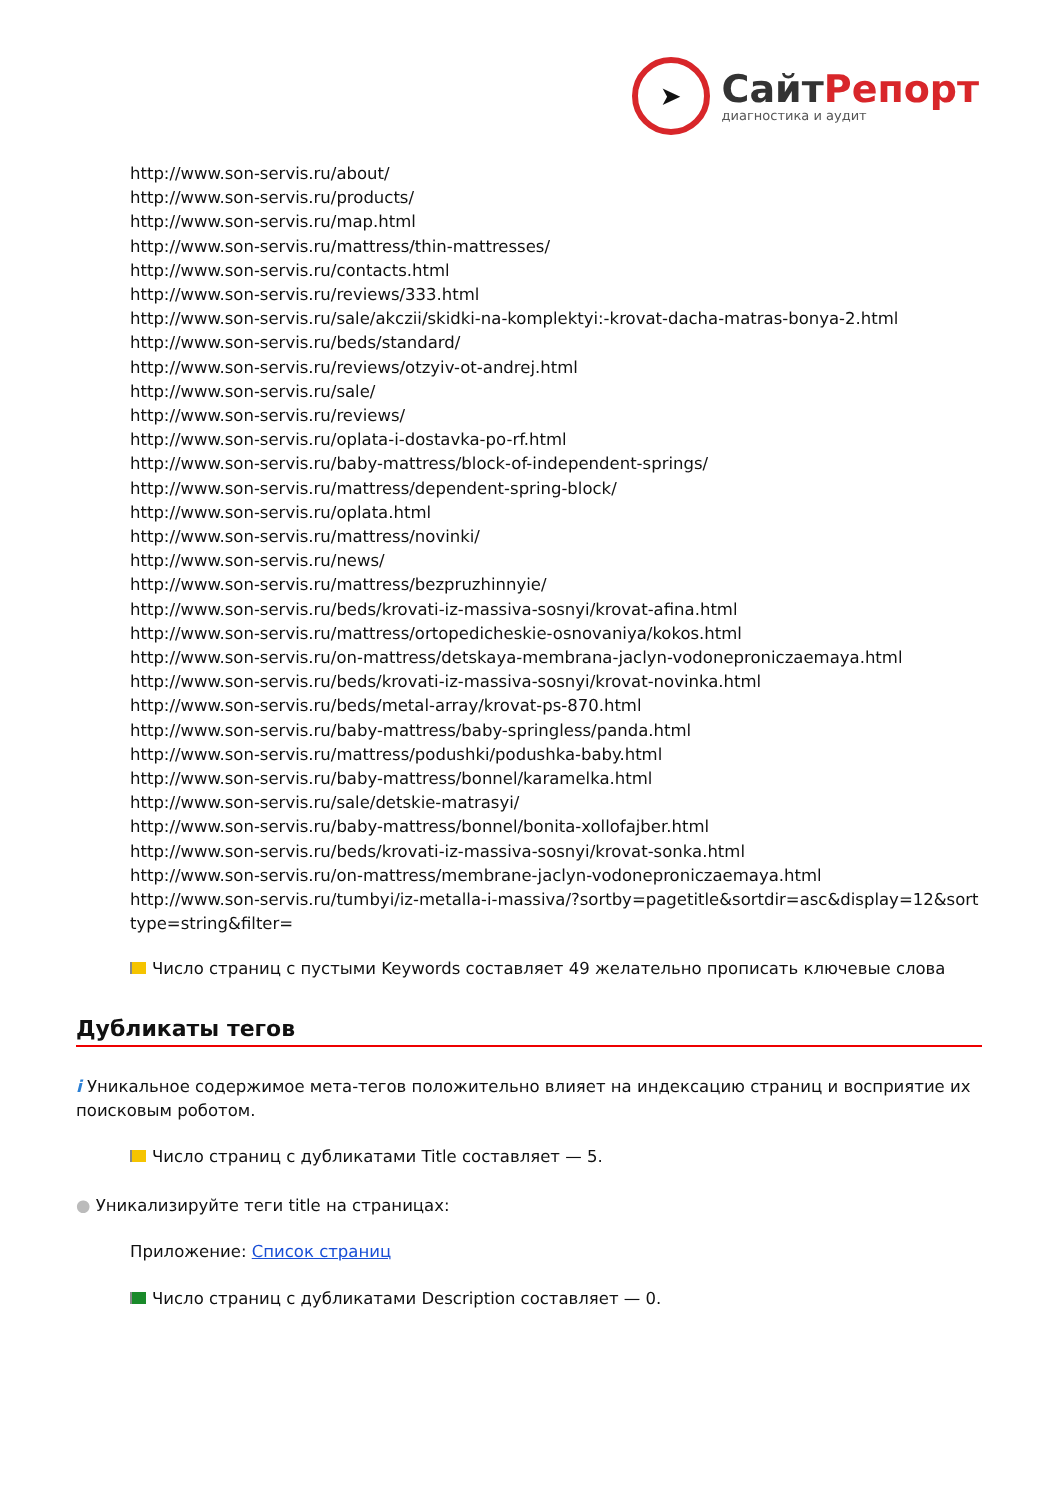➤
СайтРепорт
диагностика и аудит
http://www.son-servis.ru/about/
http://www.son-servis.ru/products/
http://www.son-servis.ru/map.html
http://www.son-servis.ru/mattress/thin-mattresses/
http://www.son-servis.ru/contacts.html
http://www.son-servis.ru/reviews/333.html
http://www.son-servis.ru/sale/akczii/skidki-na-komplektyi:-krovat-dacha-matras-bonya-2.html
http://www.son-servis.ru/beds/standard/
http://www.son-servis.ru/reviews/otzyiv-ot-andrej.html
http://www.son-servis.ru/sale/
http://www.son-servis.ru/reviews/
http://www.son-servis.ru/oplata-i-dostavka-po-rf.html
http://www.son-servis.ru/baby-mattress/block-of-independent-springs/
http://www.son-servis.ru/mattress/dependent-spring-block/
http://www.son-servis.ru/oplata.html
http://www.son-servis.ru/mattress/novinki/
http://www.son-servis.ru/news/
http://www.son-servis.ru/mattress/bezpruzhinnyie/
http://www.son-servis.ru/beds/krovati-iz-massiva-sosnyi/krovat-afina.html
http://www.son-servis.ru/mattress/ortopedicheskie-osnovaniya/kokos.html
http://www.son-servis.ru/on-mattress/detskaya-membrana-jaclyn-vodoneproniczaemaya.html
http://www.son-servis.ru/beds/krovati-iz-massiva-sosnyi/krovat-novinka.html
http://www.son-servis.ru/beds/metal-array/krovat-ps-870.html
http://www.son-servis.ru/baby-mattress/baby-springless/panda.html
http://www.son-servis.ru/mattress/podushki/podushka-baby.html
http://www.son-servis.ru/baby-mattress/bonnel/karamelka.html
http://www.son-servis.ru/sale/detskie-matrasyi/
http://www.son-servis.ru/baby-mattress/bonnel/bonita-xollofajber.html
http://www.son-servis.ru/beds/krovati-iz-massiva-sosnyi/krovat-sonka.html
http://www.son-servis.ru/on-mattress/membrane-jaclyn-vodoneproniczaemaya.html
http://www.son-servis.ru/tumbyi/iz-metalla-i-massiva/?sortby=pagetitle&sortdir=asc&display=12&sorttype=string&filter=
Число страниц с пустыми Keywords составляет 49 желательно прописать ключевые слова
Дубликаты тегов
i Уникальное содержимое мета-тегов положительно влияет на индексацию страниц и восприятие их поисковым роботом.
Число страниц с дубликатами Title составляет — 5.
● Уникализируйте теги title на страницах:
Приложение: Список страниц
Число страниц с дубликатами Description составляет — 0.